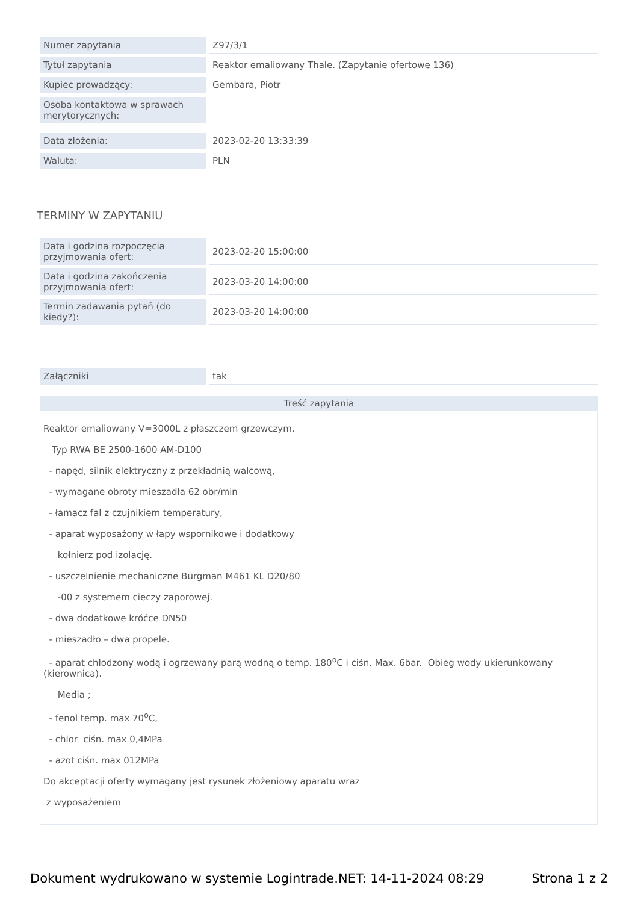| Numer zapytania | Z97/3/1 |
| Tytuł zapytania | Reaktor emaliowany Thale. (Zapytanie ofertowe 136) |
| Kupiec prowadzący: | Gembara, Piotr |
| Osoba kontaktowa w sprawach merytorycznych: | |
| Data złożenia: | 2023-02-20 13:33:39 |
| Waluta: | PLN |
TERMINY W ZAPYTANIU
| Data i godzina rozpoczęcia przyjmowania ofert: | 2023-02-20 15:00:00 |
| Data i godzina zakończenia przyjmowania ofert: | 2023-03-20 14:00:00 |
| Termin zadawania pytań (do kiedy?): | 2023-03-20 14:00:00 |
| Załączniki | tak |
Treść zapytania
Reaktor emaliowany V=3000L z płaszczem grzewczym,
Typ RWA BE 2500-1600 AM-D100
- napęd, silnik elektryczny z przekładnią walcową,
- wymagane obroty mieszadła 62 obr/min
- łamacz fal z czujnikiem temperatury,
- aparat wyposażony w łapy wspornikowe i dodatkowy
kołnierz pod izolację.
- uszczelnienie mechaniczne Burgman M461 KL D20/80
-00 z systemem cieczy zaporowej.
- dwa dodatkowe króćce DN50
- mieszadło – dwa propele.
- aparat chłodzony wodą i ogrzewany parą wodną o temp. 180<sup>o</sup>C i ciśn. Max. 6bar. Obieg wody ukierunkowany (kierownica).
Media ;
- fenol temp. max 70<sup>o</sup>C,
- chlor ciśn. max 0,4MPa
- azot ciśn. max 012MPa
Do akceptacji oferty wymagany jest rysunek złożeniowy aparatu wraz
z wyposażeniem
Dokument wydrukowano w systemie Logintrade.NET: 14-11-2024 08:29 Strona 1 z 2